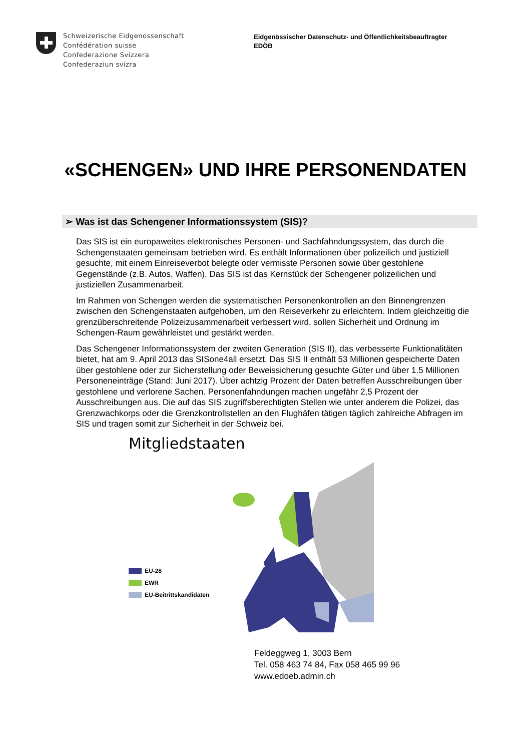Schweizerische Eidgenossenschaft
Confédération suisse
Confederazione Svizzera
Confederaziun svizra
Eidgenössischer Datenschutz- und Öffentlichkeitsbeauftragter
EDÖB
«SCHENGEN» UND IHRE PERSONENDATEN
➢ Was ist das Schengener Informationssystem (SIS)?
Das SIS ist ein europaweites elektronisches Personen- und Sachfahndungssystem, das durch die Schengenstaaten gemeinsam betrieben wird. Es enthält Informationen über polizeilich und justiziell gesuchte, mit einem Einreiseverbot belegte oder vermisste Personen sowie über gestohlene Gegenstände (z.B. Autos, Waffen). Das SIS ist das Kernstück der Schengener polizeilichen und justiziellen Zusammenarbeit.
Im Rahmen von Schengen werden die systematischen Personenkontrollen an den Binnengrenzen zwischen den Schengenstaaten aufgehoben, um den Reiseverkehr zu erleichtern. Indem gleichzeitig die grenzüberschreitende Polizeizusammenarbeit verbessert wird, sollen Sicherheit und Ordnung im Schengen-Raum gewährleistet und gestärkt werden.
Das Schengener Informationssystem der zweiten Generation (SIS II), das verbesserte Funktionalitäten bietet, hat am 9. April 2013 das SISone4all ersetzt. Das SIS II enthält 53 Millionen gespeicherte Daten über gestohlene oder zur Sicherstellung oder Beweissicherung gesuchte Güter und über 1.5 Millionen Personeneinträge (Stand: Juni 2017). Über achtzig Prozent der Daten betreffen Ausschreibungen über gestohlene und verlorene Sachen. Personenfahndungen machen ungefähr 2,5 Prozent der Ausschreibungen aus. Die auf das SIS zugriffsberechtigten Stellen wie unter anderem die Polizei, das Grenzwachkorps oder die Grenzkontrollstellen an den Flughäfen tätigen täglich zahlreiche Abfragen im SIS und tragen somit zur Sicherheit in der Schweiz bei.
Mitgliedstaaten
EU-28
EWR
EU-Beitrittskandidaten
Feldeggweg 1, 3003 Bern
Tel. 058 463 74 84, Fax 058 465 99 96
www.edoeb.admin.ch